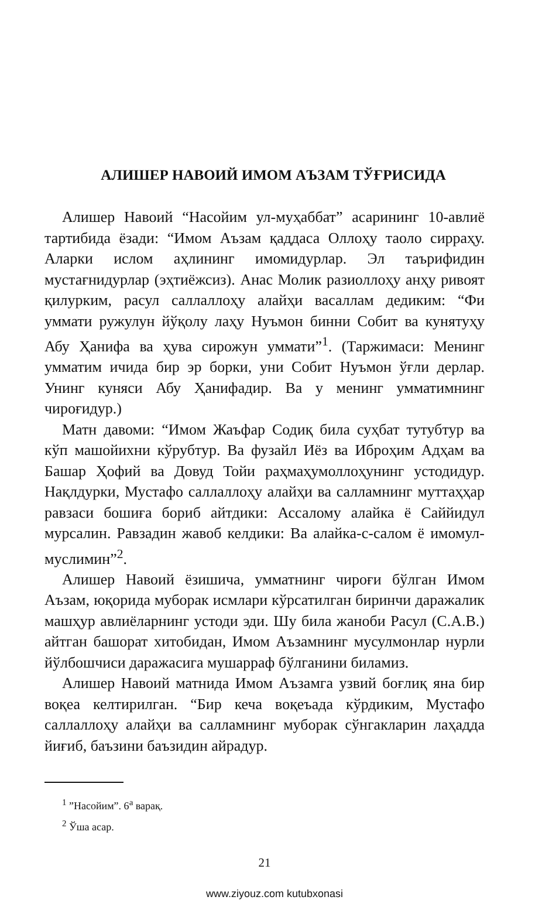АЛИШЕР НАВОИЙ ИМОМ АЪЗАМ ТЎҒРИСИДА
Алишер Навоий “Насойим ул-муҳаббат” асарининг 10-авлиё тартибида ёзади: “Имом Аъзам қаддаса Оллоҳу таоло сирраҳу. Аларки ислом аҳлининг имомидурлар. Эл таърифидин мустағнидурлар (эҳтиёжсиз). Анас Молик разиоллоҳу анҳу ривоят қилурким, расул саллаллоҳу алайҳи васаллам дедиким: “Фи уммати ружулун йўқолу лаҳу Нуъмон бинни Собит ва кунятуҳу Абу Ҳанифа ва ҳува сирожун уммати”<sup>1</sup>. (Таржимаси: Менинг умматим ичида бир эр борки, уни Собит Нуъмон ўғли дерлар. Унинг куняси Абу Ҳанифадир. Ва у менинг умматимнинг чироғидур.)
Матн давоми: “Имом Жаъфар Содиқ била суҳбат тутубтур ва кўп машойихни кўрубтур. Ва фузайл Иёз ва Иброҳим Адҳам ва Башар Ҳофий ва Довуд Тойи раҳмаҳумоллоҳунинг устодидур. Нақлдурки, Мустафо саллаллоҳу алайҳи ва салламнинг муттаҳҳар равзаси бошиға бориб айтдики: Ассалому алайка ё Саййидул мурсалин. Равзадин жавоб келдики: Ва алайка-с-салом ё имомул-муслимин”<sup>2</sup>.
Алишер Навоий ёзишича, умматнинг чироғи бўлган Имом Аъзам, юқорида муборак исмлари кўрсатилган биринчи даражалик машҳур авлиёларнинг устоди эди. Шу била жаноби Расул (С.А.В.) айтган башорат хитобидан, Имом Аъзамнинг мусулмонлар нурли йўлбошчиси даражасига мушарраф бўлганини биламиз.
Алишер Навоий матнида Имом Аъзамга узвий боғлиқ яна бир воқеа келтирилган. “Бир кеча воқеъада кўрдиким, Мустафо саллаллоҳу алайҳи ва салламнинг муборак сўнгакларин лаҳадда йиғиб, баъзини баъзидин айрадур.
<sup>1</sup> ”Насойим”. 6<sup>а</sup> варақ.
<sup>2</sup> Ўша асар.
21
www.ziyouz.com kutubxonasi